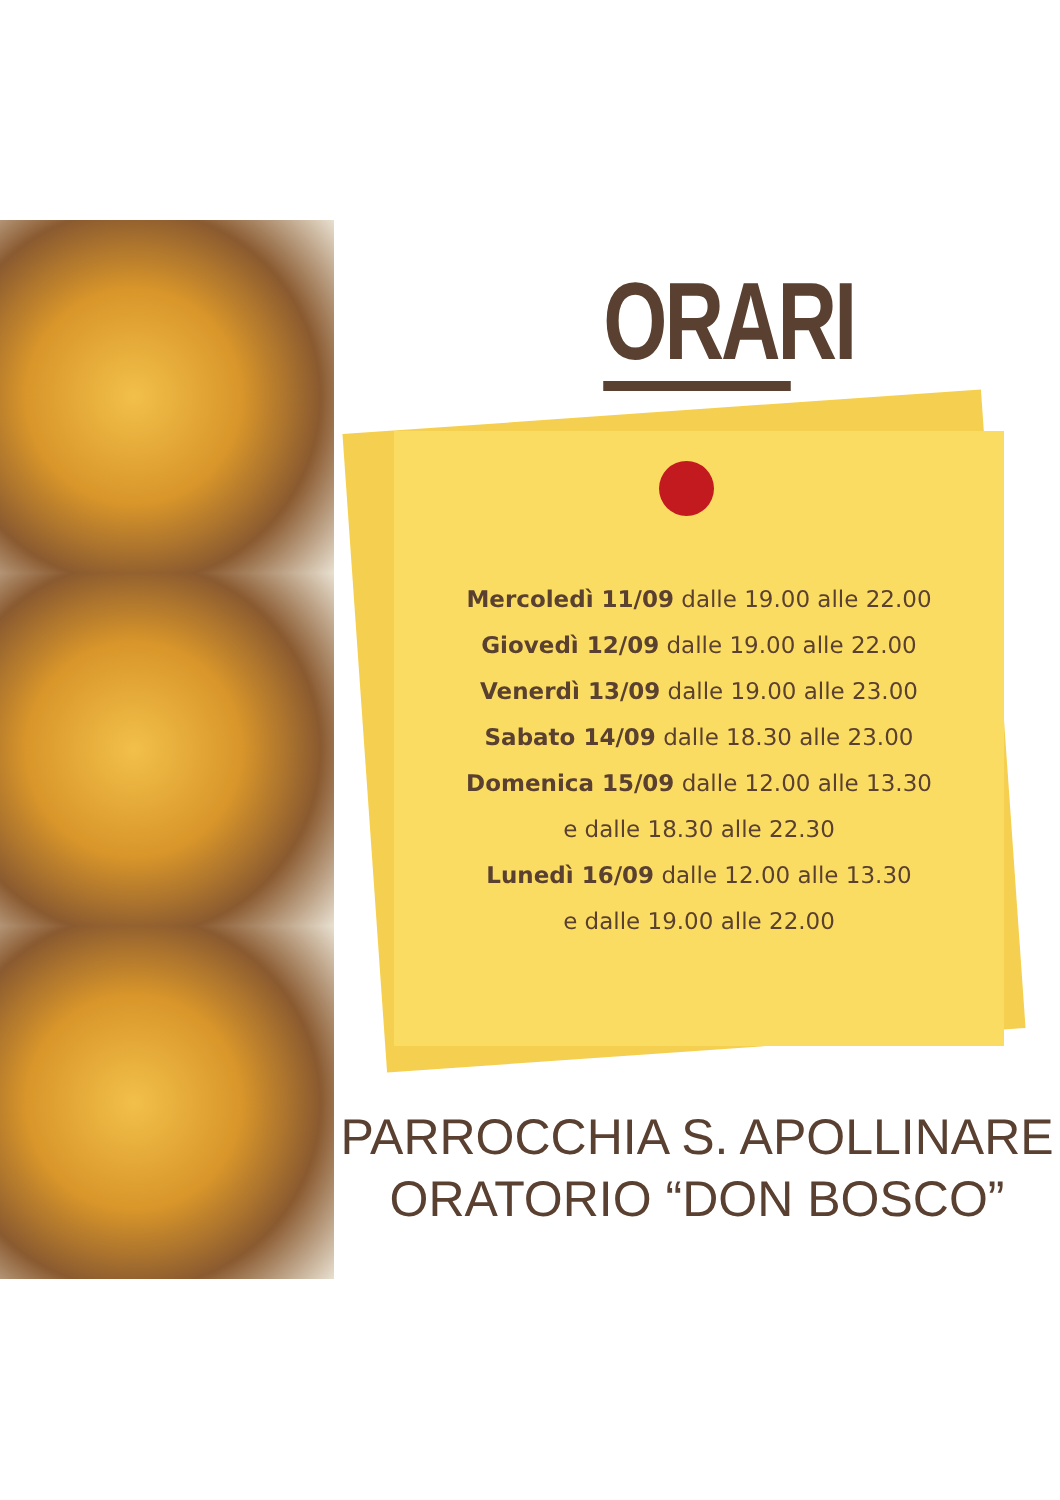ORARI
Mercoledì 11/09 dalle 19.00 alle 22.00
Giovedì 12/09 dalle 19.00 alle 22.00
Venerdì 13/09 dalle 19.00 alle 23.00
Sabato 14/09 dalle 18.30 alle 23.00
Domenica 15/09 dalle 12.00 alle 13.30
e dalle 18.30 alle 22.30
Lunedì 16/09 dalle 12.00 alle 13.30
e dalle 19.00 alle 22.00
PARROCCHIA S. APOLLINARE
ORATORIO “DON BOSCO”